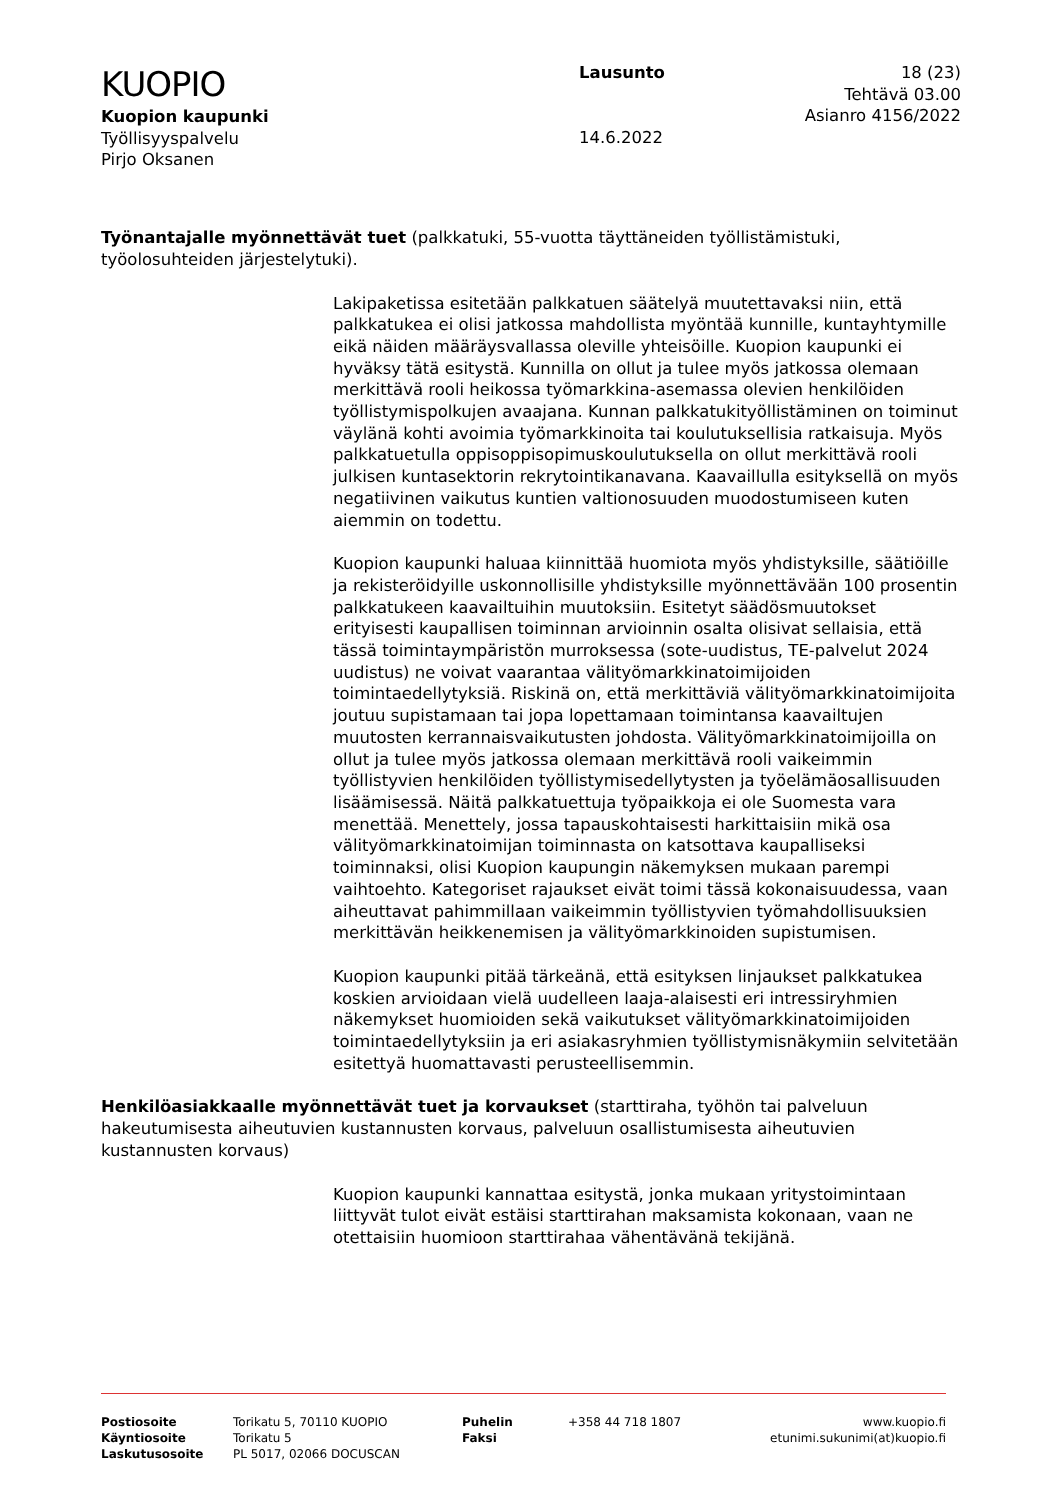KUOPIO
Kuopion kaupunki
Työllisyyspalvelu
Pirjo Oksanen
Lausunto
14.6.2022
18 (23)
Tehtävä 03.00
Asianro 4156/2022
Työnantajalle myönnettävät tuet (palkkatuki, 55-vuotta täyttäneiden työllistämistuki, työolosuhteiden järjestelytuki).
Lakipaketissa esitetään palkkatuen säätelyä muutettavaksi niin, että palkkatukea ei olisi jatkossa mahdollista myöntää kunnille, kuntayhtymille eikä näiden määräysvallassa oleville yhteisöille. Kuopion kaupunki ei hyväksy tätä esitystä. Kunnilla on ollut ja tulee myös jatkossa olemaan merkittävä rooli heikossa työmarkkina-asemassa olevien henkilöiden työllistymispolkujen avaajana. Kunnan palkkatukityöllistäminen on toiminut väylänä kohti avoimia työmarkkinoita tai koulutuksellisia ratkaisuja. Myös palkkatuetulla oppisoppisopimuskoulutuksella on ollut merkittävä rooli julkisen kuntasektorin rekrytointikanavana. Kaavaillulla esityksellä on myös negatiivinen vaikutus kuntien valtionosuuden muodostumiseen kuten aiemmin on todettu.
Kuopion kaupunki haluaa kiinnittää huomiota myös yhdistyksille, säätiöille ja rekisteröidyille uskonnollisille yhdistyksille myönnettävään 100 prosentin palkkatukeen kaavailtuihin muutoksiin. Esitetyt säädösmuutokset erityisesti kaupallisen toiminnan arvioinnin osalta olisivat sellaisia, että tässä toimintaympäristön murroksessa (sote-uudistus, TE-palvelut 2024 uudistus) ne voivat vaarantaa välityömarkkinatoimijoiden toimintaedellytyksiä. Riskinä on, että merkittäviä välityömarkkinatoimijoita joutuu supistamaan tai jopa lopettamaan toimintansa kaavailtujen muutosten kerrannaisvaikutusten johdosta. Välityömarkkinatoimijoilla on ollut ja tulee myös jatkossa olemaan merkittävä rooli vaikeimmin työllistyvien henkilöiden työllistymisedellytysten ja työelämäosallisuuden lisäämisessä. Näitä palkkatuettuja työpaikkoja ei ole Suomesta vara menettää. Menettely, jossa tapauskohtaisesti harkittaisiin mikä osa välityömarkkinatoimijan toiminnasta on katsottava kaupalliseksi toiminnaksi, olisi Kuopion kaupungin näkemyksen mukaan parempi vaihtoehto. Kategoriset rajaukset eivät toimi tässä kokonaisuudessa, vaan aiheuttavat pahimmillaan vaikeimmin työllistyvien työmahdollisuuksien merkittävän heikkenemisen ja välityömarkkinoiden supistumisen.
Kuopion kaupunki pitää tärkeänä, että esityksen linjaukset palkkatukea koskien arvioidaan vielä uudelleen laaja-alaisesti eri intressiryhmien näkemykset huomioiden sekä vaikutukset välityömarkkinatoimijoiden toimintaedellytyksiin ja eri asiakasryhmien työllistymisnäkymiin selvitetään esitettyä huomattavasti perusteellisemmin.
Henkilöasiakkaalle myönnettävät tuet ja korvaukset (starttiraha, työhön tai palveluun hakeutumisesta aiheutuvien kustannusten korvaus, palveluun osallistumisesta aiheutuvien kustannusten korvaus)
Kuopion kaupunki kannattaa esitystä, jonka mukaan yritystoimintaan liittyvät tulot eivät estäisi starttirahan maksamista kokonaan, vaan ne otettaisiin huomioon starttirahaa vähentävänä tekijänä.
Postiosoite
Käyntiosoite
Laskutusosoite
Torikatu 5, 70110 KUOPIO
Torikatu 5
PL 5017, 02066 DOCUSCAN
Puhelin
Faksi
+358 44 718 1807 www.kuopio.fi
etunimi.sukunimi(at)kuopio.fi